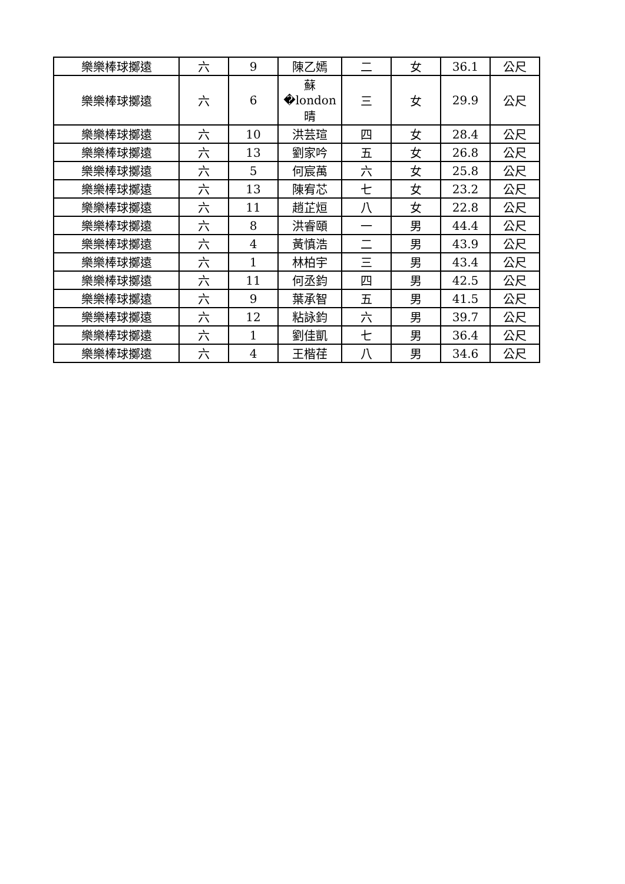| 樂樂棒球擲遠 | 六 | 9 | 陳乙嫣 | 二 | 女 | 36.1 | 公尺 |
| 樂樂棒球擲遠 | 六 | 6 | 蘇�london晴 | 三 | 女 | 29.9 | 公尺 |
| 樂樂棒球擲遠 | 六 | 10 | 洪芸瑄 | 四 | 女 | 28.4 | 公尺 |
| 樂樂棒球擲遠 | 六 | 13 | 劉家吟 | 五 | 女 | 26.8 | 公尺 |
| 樂樂棒球擲遠 | 六 | 5 | 何宸萬 | 六 | 女 | 25.8 | 公尺 |
| 樂樂棒球擲遠 | 六 | 13 | 陳宥芯 | 七 | 女 | 23.2 | 公尺 |
| 樂樂棒球擲遠 | 六 | 11 | 趙芷烜 | 八 | 女 | 22.8 | 公尺 |
| 樂樂棒球擲遠 | 六 | 8 | 洪睿頤 | 一 | 男 | 44.4 | 公尺 |
| 樂樂棒球擲遠 | 六 | 4 | 黃慎浩 | 二 | 男 | 43.9 | 公尺 |
| 樂樂棒球擲遠 | 六 | 1 | 林柏宇 | 三 | 男 | 43.4 | 公尺 |
| 樂樂棒球擲遠 | 六 | 11 | 何丞鈞 | 四 | 男 | 42.5 | 公尺 |
| 樂樂棒球擲遠 | 六 | 9 | 葉承智 | 五 | 男 | 41.5 | 公尺 |
| 樂樂棒球擲遠 | 六 | 12 | 粘詠鈞 | 六 | 男 | 39.7 | 公尺 |
| 樂樂棒球擲遠 | 六 | 1 | 劉佳凱 | 七 | 男 | 36.4 | 公尺 |
| 樂樂棒球擲遠 | 六 | 4 | 王楷荏 | 八 | 男 | 34.6 | 公尺 |